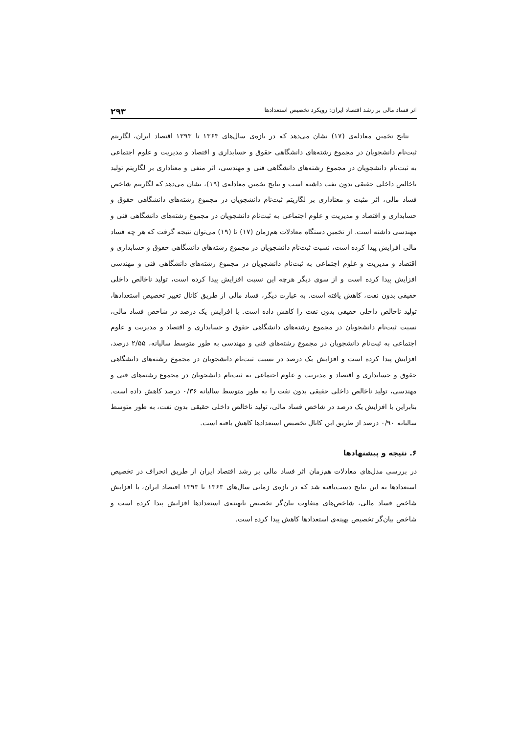اثر فساد مالی بر رشد اقتصاد ایران: رویکرد تخصیص استعدادها ۲۹۳
نتایج تخمین معادله‌ی (۱۷) نشان می‌دهد که در بازه‌ی سال‌های ۱۳۶۳ تا ۱۳۹۳ اقتصاد ایران، لگاریتم ثبت‌نام دانشجویان در مجموع رشته‌های دانشگاهی حقوق و حسابداری و اقتصاد و مدیریت و علوم اجتماعی به ثبت‌نام دانشجویان در مجموع رشته‌های دانشگاهی فنی و مهندسی، اثر منفی و معناداری بر لگاریتم تولید ناخالص داخلی حقیقی بدون نفت داشته است و نتایج تخمین معادله‌ی (۱۹)، نشان می‌دهد که لگاریتم شاخص فساد مالی، اثر مثبت و معناداری بر لگاریتم ثبت‌نام دانشجویان در مجموع رشته‌های دانشگاهی حقوق و حسابداری و اقتصاد و مدیریت و علوم اجتماعی به ثبت‌نام دانشجویان در مجموع رشته‌های دانشگاهی فنی و مهندسی داشته است. از تخمین دستگاه معادلات هم‌زمان (۱۷) تا (۱۹) می‌توان نتیجه گرفت که هر چه فساد مالی افزایش پیدا کرده است، نسبت ثبت‌نام دانشجویان در مجموع رشته‌های دانشگاهی حقوق و حسابداری و اقتصاد و مدیریت و علوم اجتماعی به ثبت‌نام دانشجویان در مجموع رشته‌های دانشگاهی فنی و مهندسی افزایش پیدا کرده است و از سوی دیگر هرچه این نسبت افزایش پیدا کرده است، تولید ناخالص داخلی حقیقی بدون نفت، کاهش یافته است. به عبارت دیگر، فساد مالی از طریق کانال تغییر تخصیص استعدادها، تولید ناخالص داخلی حقیقی بدون نفت را کاهش داده است. با افزایش یک درصد در شاخص فساد مالی، نسبت ثبت‌نام دانشجویان در مجموع رشته‌های دانشگاهی حقوق و حسابداری و اقتصاد و مدیریت و علوم اجتماعی به ثبت‌نام دانشجویان در مجموع رشته‌های فنی و مهندسی به طور متوسط سالیانه، ۲/۵۵ درصد، افزایش پیدا کرده است و افزایش یک درصد در نسبت ثبت‌نام دانشجویان در مجموع رشته‌های دانشگاهی حقوق و حسابداری و اقتصاد و مدیریت و علوم اجتماعی به ثبت‌نام دانشجویان در مجموع رشته‌های فنی و مهندسی، تولید ناخالص داخلی حقیقی بدون نفت را به طور متوسط سالیانه ۰/۳۶ درصد کاهش داده است. بنابراین با افزایش یک درصد در شاخص فساد مالی، تولید ناخالص داخلی حقیقی بدون نفت، به طور متوسط سالیانه ۰/۹۰ درصد از طریق این کانال تخصیص استعدادها کاهش یافته است.
۶. نتیجه و پیشنهادها
در بررسی مدل‌های معادلات هم‌زمان اثر فساد مالی بر رشد اقتصاد ایران از طریق انحراف در تخصیص استعدادها به این نتایج دست‌یافته شد که در بازه‌ی زمانی سال‌های ۱۳۶۳ تا ۱۳۹۳ اقتصاد ایران، با افزایش شاخص فساد مالی، شاخص‌های متفاوت بیان‌گر تخصیص نابهینه‌ی استعدادها افزایش پیدا کرده است و شاخص بیان‌گر تخصیص بهینه‌ی استعدادها کاهش پیدا کرده است.